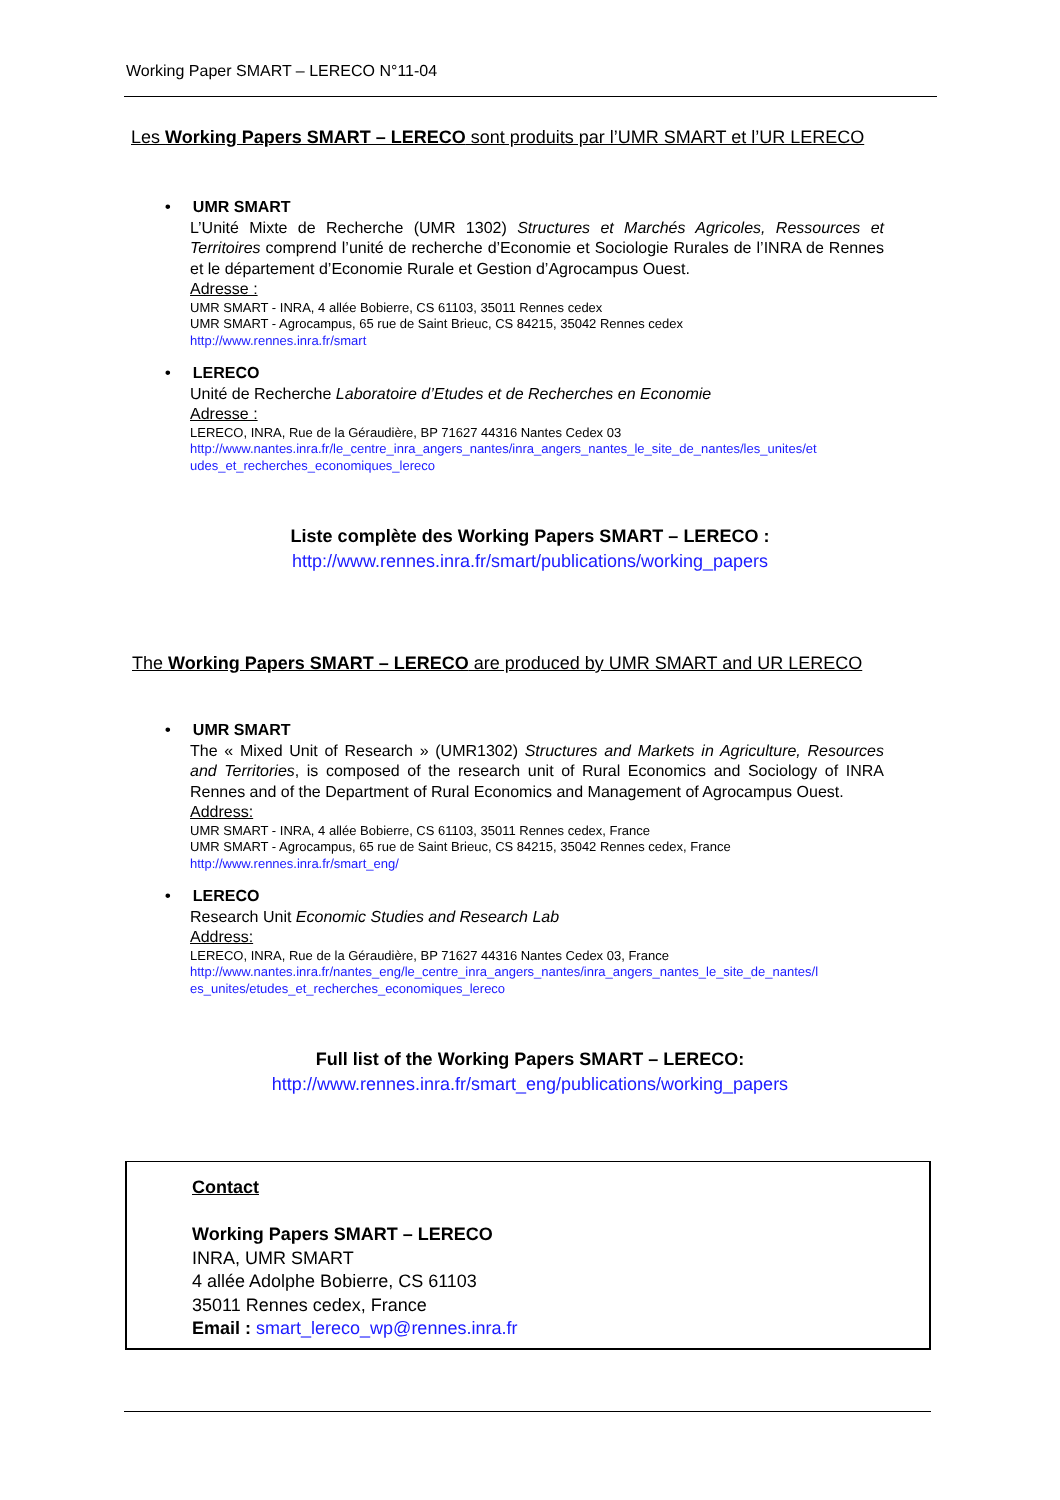Working Paper SMART – LERECO N°11-04
Les Working Papers SMART – LERECO sont produits par l’UMR SMART et l’UR LERECO
• UMR SMART
L’Unité Mixte de Recherche (UMR 1302) Structures et Marchés Agricoles, Ressources et Territoires comprend l’unité de recherche d’Economie et Sociologie Rurales de l’INRA de Rennes et le département d’Economie Rurale et Gestion d’Agrocampus Ouest.
Adresse :
UMR SMART - INRA, 4 allée Bobierre, CS 61103, 35011 Rennes cedex
UMR SMART - Agrocampus, 65 rue de Saint Brieuc, CS 84215, 35042 Rennes cedex
http://www.rennes.inra.fr/smart
• LERECO
Unité de Recherche Laboratoire d’Etudes et de Recherches en Economie
Adresse :
LERECO, INRA, Rue de la Géraudière, BP 71627 44316 Nantes Cedex 03
http://www.nantes.inra.fr/le_centre_inra_angers_nantes/inra_angers_nantes_le_site_de_nantes/les_unites/et udes_et_recherches_economiques_lereco
Liste complète des Working Papers SMART – LERECO :
http://www.rennes.inra.fr/smart/publications/working_papers
The Working Papers SMART – LERECO are produced by UMR SMART and UR LERECO
• UMR SMART
The « Mixed Unit of Research » (UMR1302) Structures and Markets in Agriculture, Resources and Territories, is composed of the research unit of Rural Economics and Sociology of INRA Rennes and of the Department of Rural Economics and Management of Agrocampus Ouest.
Address:
UMR SMART - INRA, 4 allée Bobierre, CS 61103, 35011 Rennes cedex, France
UMR SMART - Agrocampus, 65 rue de Saint Brieuc, CS 84215, 35042 Rennes cedex, France
http://www.rennes.inra.fr/smart_eng/
• LERECO
Research Unit Economic Studies and Research Lab
Address:
LERECO, INRA, Rue de la Géraudière, BP 71627 44316 Nantes Cedex 03, France
http://www.nantes.inra.fr/nantes_eng/le_centre_inra_angers_nantes/inra_angers_nantes_le_site_de_nantes/l es_unites/etudes_et_recherches_economiques_lereco
Full list of the Working Papers SMART – LERECO:
http://www.rennes.inra.fr/smart_eng/publications/working_papers
Contact
Working Papers SMART – LERECO
INRA, UMR SMART
4 allée Adolphe Bobierre, CS 61103
35011 Rennes cedex, France
Email : smart_lereco_wp@rennes.inra.fr